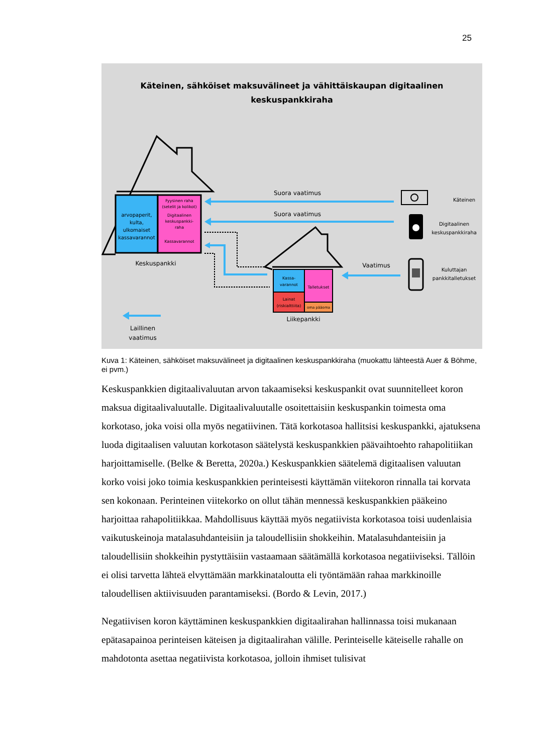25
Käteinen, sähköiset maksuvälineet ja vähittäiskaupan digitaalinen
keskuspankkiraha
arvopaperit,
kulta,
ulkomaiset
kassavarannot
Fyysinen raha
(setelit ja kolikot)
Digitaalinen
keskuspankki-
raha
Kassavarannot
Keskuspankki
Kassa-
varannot
Talletukset
Lainat
(riskialttiita)
oma pääoma
Liikepankki
Suora vaatimus
Suora vaatimus
Vaatimus
Laillinen
vaatimus
Käteinen
Digitaalinen
keskuspankkiraha
Kuluttajan
pankkitalletukset
Kuva 1: Käteinen, sähköiset maksuvälineet ja digitaalinen keskuspankkiraha (muokattu lähteestä Auer & Böhme, ei pvm.)
Keskuspankkien digitaalivaluutan arvon takaamiseksi keskuspankit ovat suunnitelleet koron maksua digitaalivaluutalle. Digitaalivaluutalle osoitettaisiin keskuspankin toimesta oma korkotaso, joka voisi olla myös negatiivinen. Tätä korkotasoa hallitsisi keskuspankki, ajatuksena luoda digitaalisen valuutan korkotason säätelystä keskuspankkien päävaihtoehto rahapolitiikan harjoittamiselle. (Belke & Beretta, 2020a.) Keskuspankkien säätelemä digitaalisen valuutan korko voisi joko toimia keskuspankkien perinteisesti käyttämän viitekoron rinnalla tai korvata sen kokonaan. Perinteinen viitekorko on ollut tähän mennessä keskuspankkien pääkeino harjoittaa rahapolitiikkaa. Mahdollisuus käyttää myös negatiivista korkotasoa toisi uudenlaisia vaikutuskeinoja matalasuhdanteisiin ja taloudellisiin shokkeihin. Matalasuhdanteisiin ja taloudellisiin shokkeihin pystyttäisiin vastaamaan säätämällä korkotasoa negatiiviseksi. Tällöin ei olisi tarvetta lähteä elvyttämään markkinataloutta eli työntämään rahaa markkinoille taloudellisen aktiivisuuden parantamiseksi. (Bordo & Levin, 2017.)
Negatiivisen koron käyttäminen keskuspankkien digitaalirahan hallinnassa toisi mukanaan epätasapainoa perinteisen käteisen ja digitaalirahan välille. Perinteiselle käteiselle rahalle on mahdotonta asettaa negatiivista korkotasoa, jolloin ihmiset tulisivat